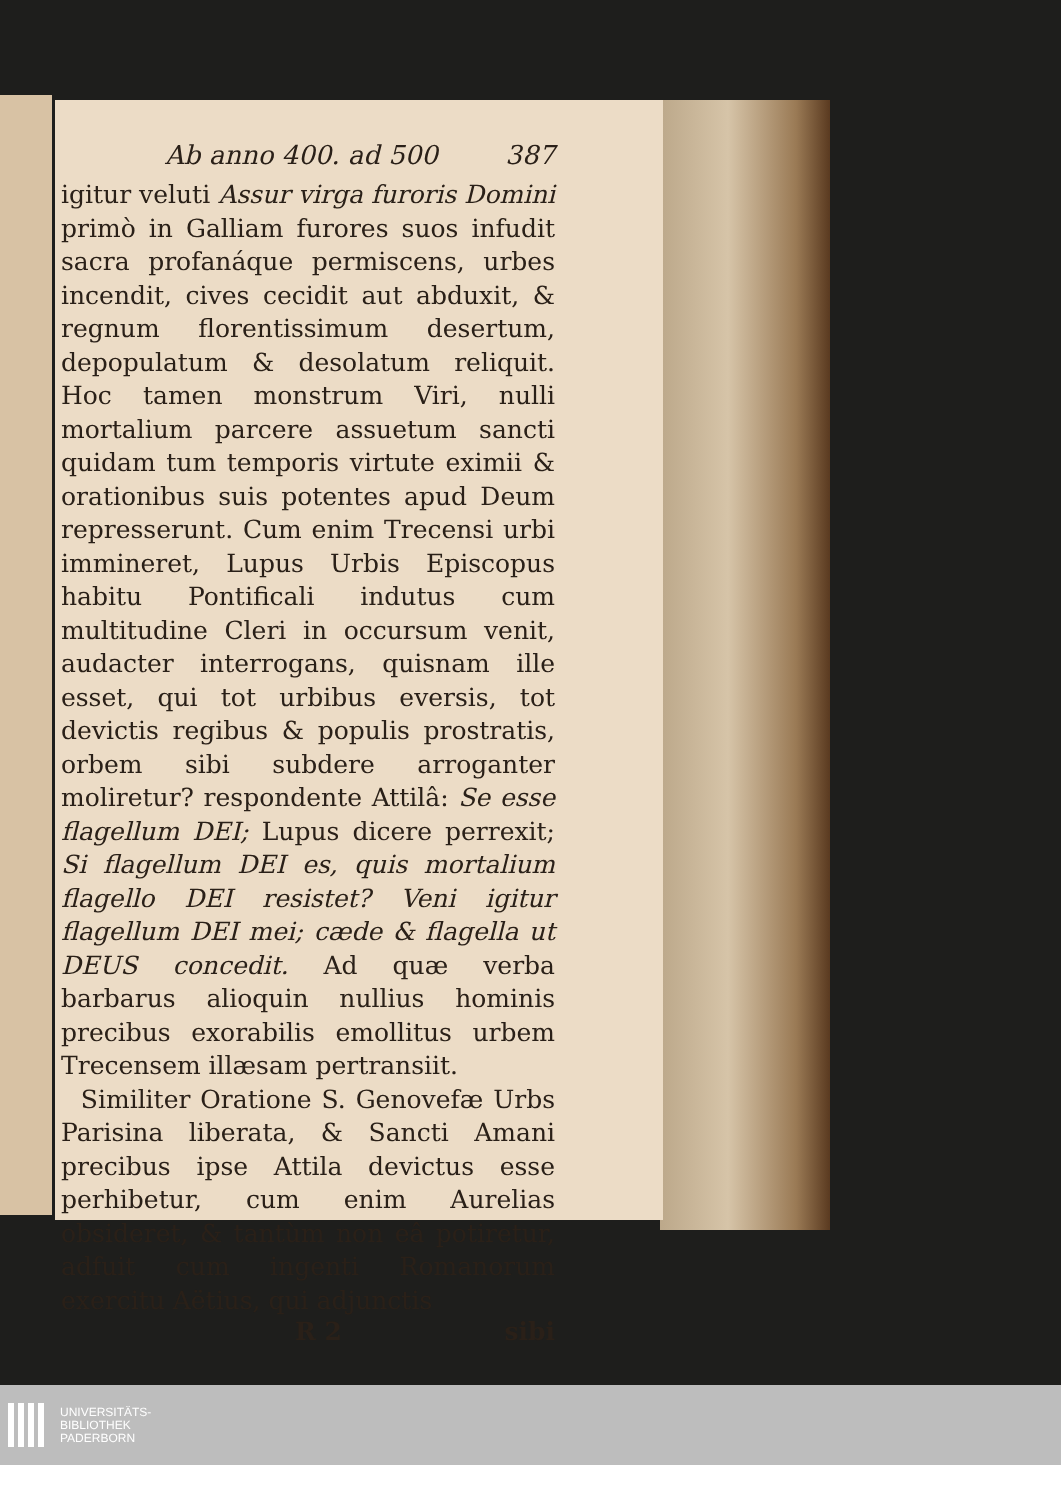Ab anno 400. ad 500 387
igitur veluti Assur virga furoris Domini primò in Galliam furores suos infudit sacra profanáque permiscens, urbes incendit, cives cecidit aut abduxit, & regnum florentissimum desertum, depopulatum & desolatum reliquit. Hoc tamen monstrum Viri, nulli mortalium parcere assuetum sancti quidam tum temporis virtute eximii & orationibus suis potentes apud Deum represserunt. Cum enim Trecensi urbi immineret, Lupus Urbis Episcopus habitu Pontificali indutus cum multitudine Cleri in occursum venit, audacter interrogans, quisnam ille esset, qui tot urbibus eversis, tot devictis regibus & populis prostratis, orbem sibi subdere arroganter moliretur? respondente Attilâ: Se esse flagellum DEI; Lupus dicere perrexit; Si flagellum DEI es, quis mortalium flagello DEI resistet? Veni igitur flagellum DEI mei; cæde & flagella ut DEUS concedit. Ad quæ verba barbarus alioquin nullius hominis precibus exorabilis emollitus urbem Trecensem illæsam pertransiit.
Similiter Oratione S. Genovefæ Urbs Parisina liberata, & Sancti Amani precibus ipse Attila devictus esse perhibetur, cum enim Aurelias obsideret, & tantùm non eâ potiretur, adfuit cum ingenti Romanorum exercitu Aëtius, qui adjunctis
R 2 sibi
UNIVERSITÄTS-
BIBLIOTHEK
PADERBORN